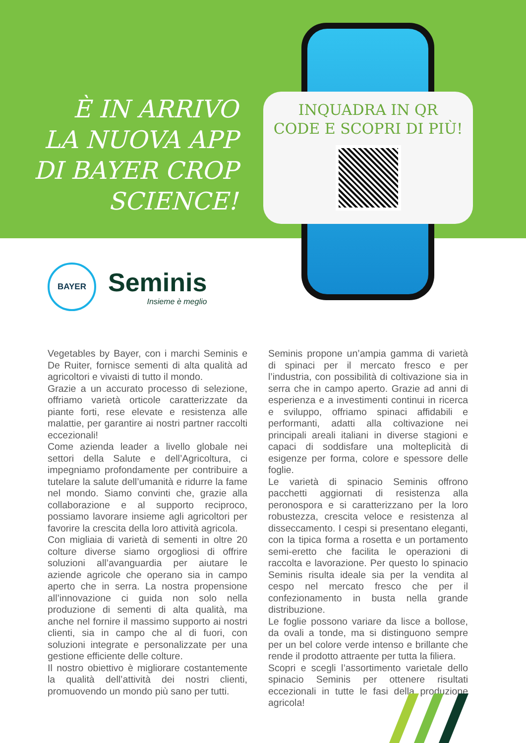È IN ARRIVO
LA NUOVA APP
DI BAYER CROP
SCIENCE!
INQUADRA IN QR
CODE E SCOPRI DI PIÙ!
BAYER
Seminis
Insieme è meglio
Vegetables by Bayer, con i marchi Seminis e De Ruiter, fornisce sementi di alta qualità ad agricoltori e vivaisti di tutto il mondo.
Grazie a un accurato processo di selezione, offriamo varietà orticole caratterizzate da piante forti, rese elevate e resistenza alle malattie, per garantire ai nostri partner raccolti eccezionali!
Come azienda leader a livello globale nei settori della Salute e dell’Agricoltura, ci impegniamo profondamente per contribuire a tutelare la salute dell’umanità e ridurre la fame nel mondo. Siamo convinti che, grazie alla collaborazione e al supporto reciproco, possiamo lavorare insieme agli agricoltori per favorire la crescita della loro attività agricola.
Con migliaia di varietà di sementi in oltre 20 colture diverse siamo orgogliosi di offrire soluzioni all’avanguardia per aiutare le aziende agricole che operano sia in campo aperto che in serra. La nostra propensione all’innovazione ci guida non solo nella produzione di sementi di alta qualità, ma anche nel fornire il massimo supporto ai nostri clienti, sia in campo che al di fuori, con soluzioni integrate e personalizzate per una gestione efficiente delle colture.
Il nostro obiettivo è migliorare costantemente la qualità dell’attività dei nostri clienti, promuovendo un mondo più sano per tutti.
Seminis propone un’ampia gamma di varietà di spinaci per il mercato fresco e per l’industria, con possibilità di coltivazione sia in serra che in campo aperto. Grazie ad anni di esperienza e a investimenti continui in ricerca e sviluppo, offriamo spinaci affidabili e performanti, adatti alla coltivazione nei principali areali italiani in diverse stagioni e capaci di soddisfare una molteplicità di esigenze per forma, colore e spessore delle foglie.
Le varietà di spinacio Seminis offrono pacchetti aggiornati di resistenza alla peronospora e si caratterizzano per la loro robustezza, crescita veloce e resistenza al disseccamento. I cespi si presentano eleganti, con la tipica forma a rosetta e un portamento semi-eretto che facilita le operazioni di raccolta e lavorazione. Per questo lo spinacio Seminis risulta ideale sia per la vendita al cespo nel mercato fresco che per il confezionamento in busta nella grande distribuzione.
Le foglie possono variare da lisce a bollose, da ovali a tonde, ma si distinguono sempre per un bel colore verde intenso e brillante che rende il prodotto attraente per tutta la filiera.
Scopri e scegli l’assortimento varietale dello spinacio Seminis per ottenere risultati eccezionali in tutte le fasi della produzione agricola!